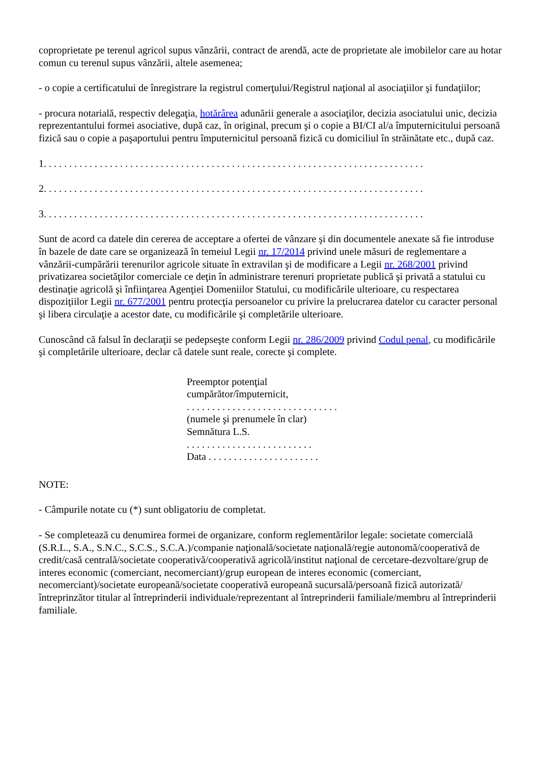coproprietate pe terenul agricol supus vânzării, contract de arendă, acte de proprietate ale imobilelor care au hotar comun cu terenul supus vânzării, altele asemenea;
- o copie a certificatului de înregistrare la registrul comerţului/Registrul naţional al asociaţiilor şi fundaţiilor;
- procura notarială, respectiv delegaţia, hotărârea adunării generale a asociaţilor, decizia asociatului unic, decizia reprezentantului formei asociative, după caz, în original, precum şi o copie a BI/CI al/a împuternicitului persoană fizică sau o copie a paşaportului pentru împuternicitul persoană fizică cu domiciliul în străinătate etc., după caz.
1. . . . . . . . . . . . . . . . . . . . . . . . . . . . . . . . . . . . . . . . . . . . . . . . . . . . . . . . . . . . . . . . . . . . . . . . . . .
2. . . . . . . . . . . . . . . . . . . . . . . . . . . . . . . . . . . . . . . . . . . . . . . . . . . . . . . . . . . . . . . . . . . . . . . . . . .
3. . . . . . . . . . . . . . . . . . . . . . . . . . . . . . . . . . . . . . . . . . . . . . . . . . . . . . . . . . . . . . . . . . . . . . . . . . .
Sunt de acord ca datele din cererea de acceptare a ofertei de vânzare şi din documentele anexate să fie introduse în bazele de date care se organizează în temeiul Legii nr. 17/2014 privind unele măsuri de reglementare a vânzării-cumpărării terenurilor agricole situate în extravilan şi de modificare a Legii nr. 268/2001 privind privatizarea societăţilor comerciale ce deţin în administrare terenuri proprietate publică şi privată a statului cu destinaţie agricolă şi înfiinţarea Agenţiei Domeniilor Statului, cu modificările ulterioare, cu respectarea dispoziţiilor Legii nr. 677/2001 pentru protecţia persoanelor cu privire la prelucrarea datelor cu caracter personal şi libera circulaţie a acestor date, cu modificările şi completările ulterioare.
Cunoscând că falsul în declaraţii se pedepseşte conform Legii nr. 286/2009 privind Codul penal, cu modificările şi completările ulterioare, declar că datele sunt reale, corecte şi complete.
Preemptor potenţial
cumpărător/împuternicit,
. . . . . . . . . . . . . . . . . . . . . . . . . . . . . .
(numele şi prenumele în clar)
Semnătura L.S.
. . . . . . . . . . . . . . . . . . . . . . . . .
Data . . . . . . . . . . . . . . . . . . . . . .
NOTE:
- Câmpurile notate cu (*) sunt obligatoriu de completat.
- Se completează cu denumirea formei de organizare, conform reglementărilor legale: societate comercială (S.R.L., S.A., S.N.C., S.C.S., S.C.A.)/companie naţională/societate naţională/regie autonomă/cooperativă de credit/casă centrală/societate cooperativă/cooperativă agricolă/institut naţional de cercetare-dezvoltare/grup de interes economic (comerciant, necomerciant)/grup european de interes economic (comerciant, necomerciant)/societate europeană/societate cooperativă europeană sucursală/persoană fizică autorizată/întreprinzător titular al întreprinderii individuale/reprezentant al întreprinderii familiale/membru al întreprinderii familiale.